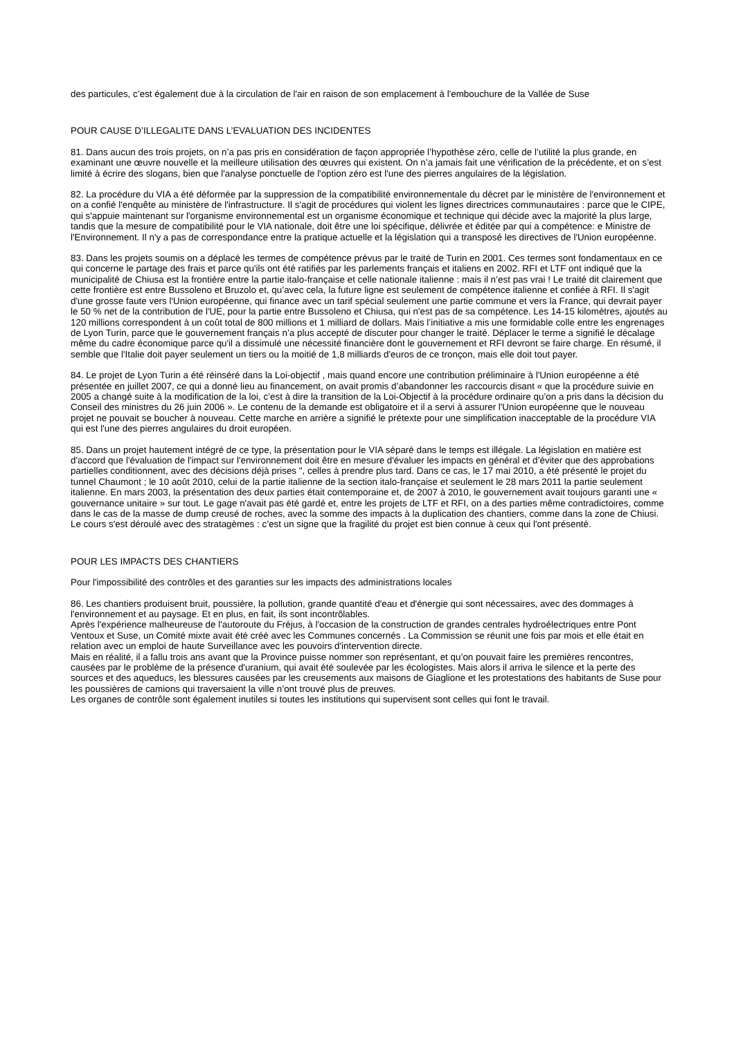des particules, c’est également due à la circulation de l'air en raison de son emplacement à l'embouchure de la Vallée de Suse
POUR CAUSE D’ILLEGALITE DANS L’EVALUATION DES INCIDENTES
81. Dans aucun des trois projets, on n’a pas pris en considération de façon appropriée l’hypothèse zéro, celle de l’utilité la plus grande, en examinant une œuvre nouvelle et la meilleure utilisation des œuvres qui existent. On n’a jamais fait une vérification de la précédente, et on s’est limité à écrire des slogans, bien que l'analyse ponctuelle de l'option zéro est l'une des pierres angulaires de la législation.
82. La procédure du VIA a été déformée par la suppression de la compatibilité environnementale du décret par le ministère de l'environnement et on a confié l'enquête au ministère de l'infrastructure. Il s'agit de procédures qui violent les lignes directrices communautaires : parce que le CIPE, qui s'appuie maintenant sur l'organisme environnemental est un organisme économique et technique qui décide avec la majorité la plus large, tandis que la mesure de compatibilité pour le VIA nationale, doit être une loi spécifique, délivrée et éditée par qui a compétence: e Ministre de l'Environnement. Il n'y a pas de correspondance entre la pratique actuelle et la législation qui a transposé les directives de l'Union européenne.
83. Dans les projets soumis on a déplacé les termes de compétence prévus par le traité de Turin en 2001. Ces termes sont fondamentaux en ce qui concerne le partage des frais et parce qu'ils ont été ratifiés par les parlements français et italiens en 2002. RFI et LTF ont indiqué que la municipalité de Chiusa est la frontière entre la partie italo-française et celle nationale italienne : mais il n’est pas vrai ! Le traité dit clairement que cette frontière est entre Bussoleno et Bruzolo et, qu’avec cela, la future ligne est seulement de compétence italienne et confiée à RFI. Il s'agit d'une grosse faute vers l'Union européenne, qui finance avec un tarif spécial seulement une partie commune et vers la France, qui devrait payer le 50 % net de la contribution de l'UE, pour la partie entre Bussoleno et Chiusa, qui n'est pas de sa compétence. Les 14-15 kilomètres, ajoutés au 120 millions correspondent à un coût total de 800 millions et 1 milliard de dollars. Mais l’initiative a mis une formidable colle entre les engrenages de Lyon Turin, parce que le gouvernement français n’a plus accepté de discuter pour changer le traité. Déplacer le terme a signifié le décalage même du cadre économique parce qu'il a dissimulé une nécessité financière dont le gouvernement et RFI devront se faire charge. En résumé, il semble que l'Italie doit payer seulement un tiers ou la moitié de 1,8 milliards d'euros de ce tronçon, mais elle doit tout payer.
84. Le projet de Lyon Turin a été réinséré dans la Loi-objectif , mais quand encore une contribution préliminaire à l'Union européenne a été présentée en juillet 2007, ce qui a donné lieu au financement, on avait promis d’abandonner les raccourcis disant « que la procédure suivie en 2005 a changé suite à la modification de la loi, c’est à dire la transition de la Loi-Objectif à la procédure ordinaire qu’on a pris dans la décision du Conseil des ministres du 26 juin 2006 ». Le contenu de la demande est obligatoire et il a servi à assurer l'Union européenne que le nouveau projet ne pouvait se boucher à nouveau. Cette marche en arrière a signifié le prétexte pour une simplification inacceptable de la procédure VIA qui est l'une des pierres angulaires du droit européen.
85. Dans un projet hautement intégré de ce type, la présentation pour le VIA séparé dans le temps est illégale. La législation en matière est d'accord que l'évaluation de l'impact sur l'environnement doit être en mesure d'évaluer les impacts en général et d’éviter que des approbations partielles conditionnent, avec des décisions déjà prises ", celles à prendre plus tard. Dans ce cas, le 17 mai 2010, a été présenté le projet du tunnel Chaumont ; le 10 août 2010, celui de la partie italienne de la section italo-française et seulement le 28 mars 2011 la partie seulement italienne. En mars 2003, la présentation des deux parties était contemporaine et, de 2007 à 2010, le gouvernement avait toujours garanti une « gouvernance unitaire » sur tout. Le gage n'avait pas été gardé et, entre les projets de LTF et RFI, on a des parties même contradictoires, comme dans le cas de la masse de dump creusé de roches, avec la somme des impacts à la duplication des chantiers, comme dans la zone de Chiusi.
Le cours s'est déroulé avec des stratagèmes : c’est un signe que la fragilité du projet est bien connue à ceux qui l'ont présenté.
POUR LES IMPACTS DES CHANTIERS
Pour l'impossibilité des contrôles et des garanties sur les impacts des administrations locales
86. Les chantiers produisent bruit, poussière, la pollution, grande quantité d'eau et d'énergie qui sont nécessaires, avec des dommages à l'environnement et au paysage. Et en plus, en fait, ils sont incontrôlables.
Après l'expérience malheureuse de l'autoroute du Fréjus, à l'occasion de la construction de grandes centrales hydroélectriques entre Pont Ventoux et Suse, un Comité mixte avait été créé avec les Communes concernés . La Commission se réunit une fois par mois et elle était en relation avec un emploi de haute Surveillance avec les pouvoirs d'intervention directe.
Mais en réalité, il a fallu trois ans avant que la Province puisse nommer son représentant, et qu’on pouvait faire les premières rencontres, causées par le problème de la présence d'uranium, qui avait été soulevée par les écologistes. Mais alors il arriva le silence et la perte des sources et des aqueducs, les blessures causées par les creusements aux maisons de Giaglione et les protestations des habitants de Suse pour les poussières de camions qui traversaient la ville n’ont trouvé plus de preuves.
Les organes de contrôle sont également inutiles si toutes les institutions qui supervisent sont celles qui font le travail.